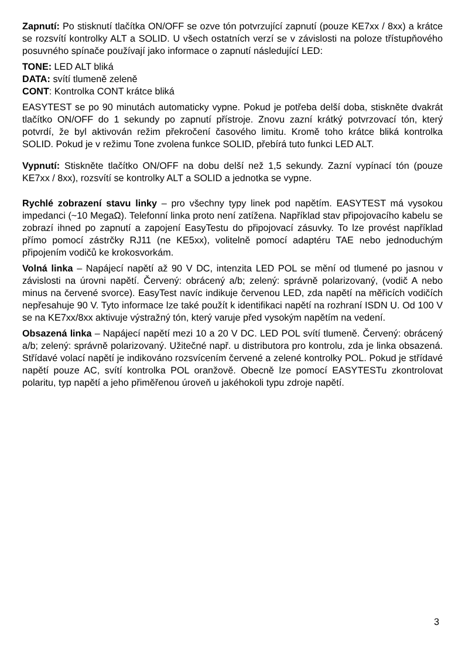Zapnutí: Po stisknutí tlačítka ON/OFF se ozve tón potvrzující zapnutí (pouze KE7xx / 8xx) a krátce se rozsvítí kontrolky ALT a SOLID. U všech ostatních verzí se v závislosti na poloze třístupňového posuvného spínače používají jako informace o zapnutí následující LED:
TONE: LED ALT bliká
DATA: svítí tlumeně zeleně
CONT: Kontrolka CONT krátce bliká
EASYTEST se po 90 minutách automaticky vypne. Pokud je potřeba delší doba, stiskněte dvakrát tlačítko ON/OFF do 1 sekundy po zapnutí přístroje. Znovu zazní krátký potvrzovací tón, který potvrdí, že byl aktivován režim překročení časového limitu. Kromě toho krátce bliká kontrolka SOLID. Pokud je v režimu Tone zvolena funkce SOLID, přebírá tuto funkci LED ALT.
Vypnutí: Stiskněte tlačítko ON/OFF na dobu delší než 1,5 sekundy. Zazní vypínací tón (pouze KE7xx / 8xx), rozsvítí se kontrolky ALT a SOLID a jednotka se vypne.
Rychlé zobrazení stavu linky – pro všechny typy linek pod napětím. EASYTEST má vysokou impedanci (~10 MegaΩ). Telefonní linka proto není zatížena. Například stav připojovacího kabelu se zobrazí ihned po zapnutí a zapojení EasyTestu do připojovací zásuvky. To lze provést například přímo pomocí zástrčky RJ11 (ne KE5xx), volitelně pomocí adaptéru TAE nebo jednoduchým připojením vodičů ke krokosvorkám.
Volná linka – Napájecí napětí až 90 V DC, intenzita LED POL se mění od tlumené po jasnou v závislosti na úrovni napětí. Červený: obrácený a/b; zelený: správně polarizovaný, (vodič A nebo minus na červené svorce). EasyTest navíc indikuje červenou LED, zda napětí na měřicích vodičích nepřesahuje 90 V. Tyto informace lze také použít k identifikaci napětí na rozhraní ISDN U. Od 100 V se na KE7xx/8xx aktivuje výstražný tón, který varuje před vysokým napětím na vedení.
Obsazená linka – Napájecí napětí mezi 10 a 20 V DC. LED POL svítí tlumeně. Červený: obrácený a/b; zelený: správně polarizovaný. Užitečné např. u distributora pro kontrolu, zda je linka obsazená. Střídavé volací napětí je indikováno rozsvícením červené a zelené kontrolky POL. Pokud je střídavé napětí pouze AC, svítí kontrolka POL oranžově. Obecně lze pomocí EASYTESTu zkontrolovat polaritu, typ napětí a jeho přiměřenou úroveň u jakéhokoli typu zdroje napětí.
3